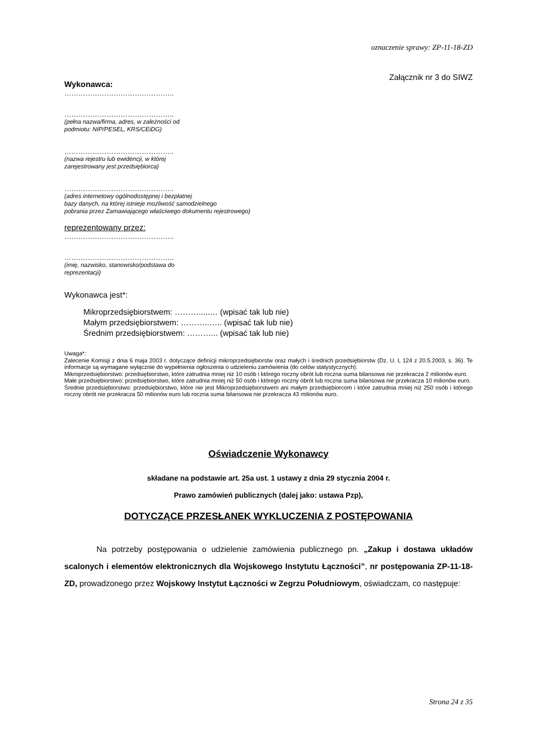oznaczenie sprawy: ZP-11-18-ZD
Załącznik nr 3 do SIWZ
Wykonawca:
………………………………………..
………………………………………..
(pełna nazwa/firma, adres, w zależności od
podmiotu: NIP/PESEL, KRS/CEiDG)
………………………………………..
(nazwa rejestru lub ewidencji, w której
zarejestrowany jest przedsiębiorca)
………………………………………..
(adres internetowy ogólnodostępnej i bezpłatnej
bazy danych, na której istnieje możliwość samodzielnego
pobrania przez Zamawiającego właściwego dokumentu rejestrowego)
reprezentowany przez:
………………………………………..
………………………………………..
(imię, nazwisko, stanowisko/podstawa do
reprezentacji)
Wykonawca jest*:
Mikroprzedsiębiorstwem: ……….....… (wpisać tak lub nie)
Małym przedsiębiorstwem: ………..….. (wpisać tak lub nie)
Średnim przedsiębiorstwem: ………... (wpisać tak lub nie)
Uwaga*:
Zalecenie Komisji z dnia 6 maja 2003 r. dotyczące definicji mikroprzedsiębiorstw oraz małych i średnich przedsiębiorstw (Dz. U. L 124 z 20.5.2003, s. 36). Te informacje są wymagane wyłącznie do wypełnienia ogłoszenia o udzieleniu zamówienia (do celów statystycznych).
Mikroprzedsiębiorstwo: przedsiębiorstwo, które zatrudnia mniej niż 10 osób i którego roczny obrót lub roczna suma bilansowa nie przekracza 2 milionów euro.
Małe przedsiębiorstwo: przedsiębiorstwo, które zatrudnia mniej niż 50 osób i którego roczny obrót lub roczna suma bilansowa nie przekracza 10 milionów euro.
Średnie przedsiębiorstwo: przedsiębiorstwo, które nie jest Mikroprzedsiębiorstwem ani małym przedsiębiorcom i które zatrudnia mniej niż 250 osób i którego roczny obrót nie przekracza 50 milionów euro lub roczna suma bilansowa nie przekracza 43 milionów euro.
Oświadczenie Wykonawcy
składane na podstawie art. 25a ust. 1 ustawy z dnia 29 stycznia 2004 r.
Prawo zamówień publicznych (dalej jako: ustawa Pzp),
DOTYCZĄCE PRZESŁANEK WYKLUCZENIA Z POSTĘPOWANIA
Na potrzeby postępowania o udzielenie zamówienia publicznego pn. „Zakup i dostawa układów scalonych i elementów elektronicznych dla Wojskowego Instytutu Łączności”, nr postępowania ZP-11-18-ZD, prowadzonego przez Wojskowy Instytut Łączności w Zegrzu Południowym, oświadczam, co następuje:
Strona 24 z 35